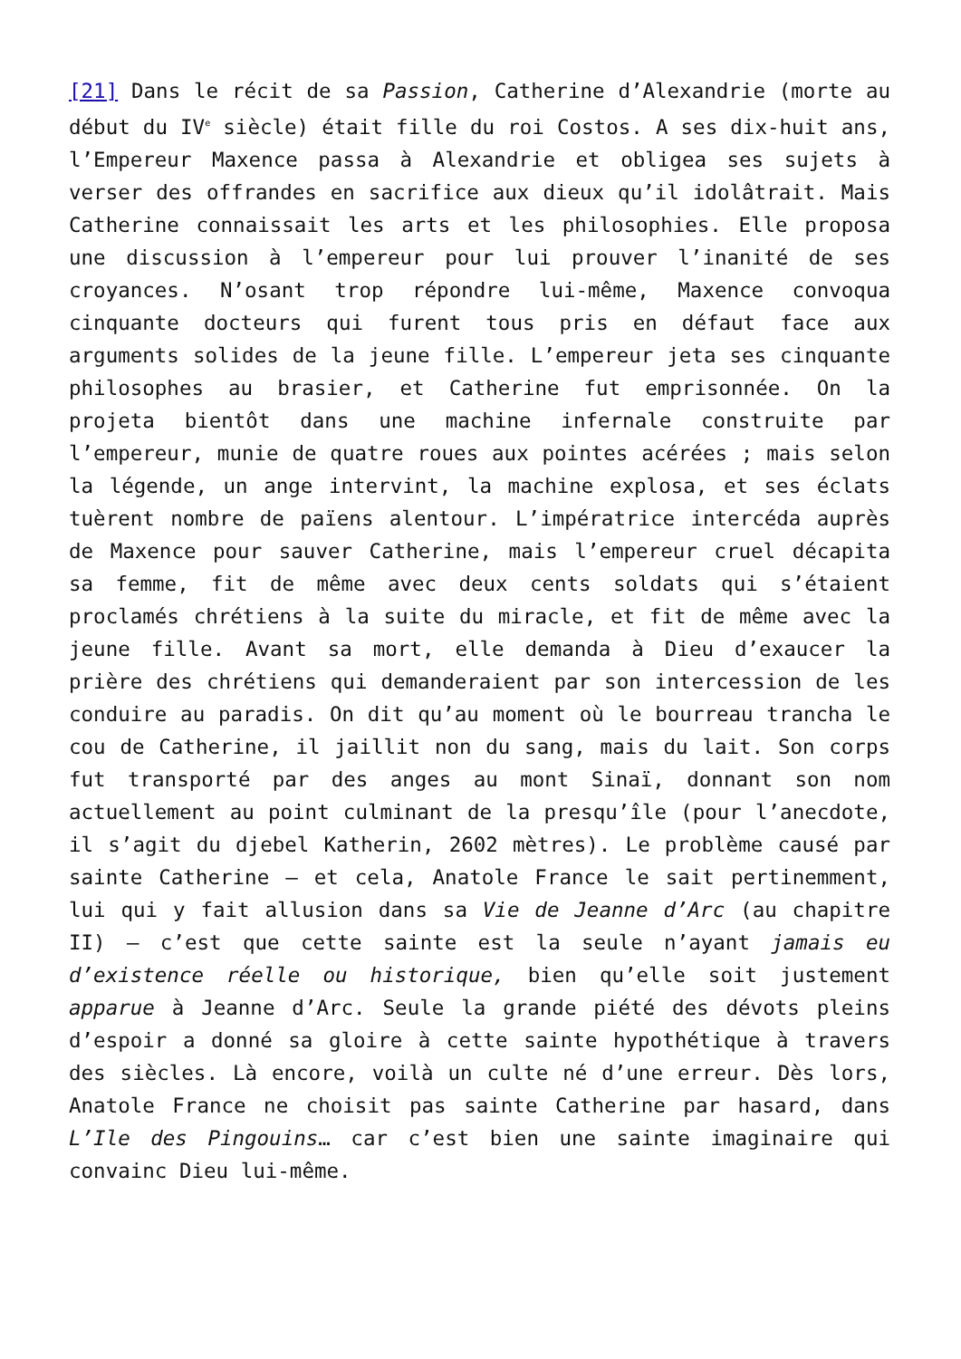[21] Dans le récit de sa Passion, Catherine d’Alexandrie (morte au début du IV<sup>e</sup> siècle) était fille du roi Costos. A ses dix-huit ans, l’Empereur Maxence passa à Alexandrie et obligea ses sujets à verser des offrandes en sacrifice aux dieux qu’il idolâtrait. Mais Catherine connaissait les arts et les philosophies. Elle proposa une discussion à l’empereur pour lui prouver l’inanité de ses croyances. N’osant trop répondre lui-même, Maxence convoqua cinquante docteurs qui furent tous pris en défaut face aux arguments solides de la jeune fille. L’empereur jeta ses cinquante philosophes au brasier, et Catherine fut emprisonnée. On la projeta bientôt dans une machine infernale construite par l’empereur, munie de quatre roues aux pointes acérées ; mais selon la légende, un ange intervint, la machine explosa, et ses éclats tuèrent nombre de païens alentour. L’impératrice intercéda auprès de Maxence pour sauver Catherine, mais l’empereur cruel décapita sa femme, fit de même avec deux cents soldats qui s’étaient proclamés chrétiens à la suite du miracle, et fit de même avec la jeune fille. Avant sa mort, elle demanda à Dieu d’exaucer la prière des chrétiens qui demanderaient par son intercession de les conduire au paradis. On dit qu’au moment où le bourreau trancha le cou de Catherine, il jaillit non du sang, mais du lait. Son corps fut transporté par des anges au mont Sinaï, donnant son nom actuellement au point culminant de la presqu’île (pour l’anecdote, il s’agit du djebel Katherin, 2602 mètres). Le problème causé par sainte Catherine – et cela, Anatole France le sait pertinemment, lui qui y fait allusion dans sa Vie de Jeanne d’Arc (au chapitre II) – c’est que cette sainte est la seule n’ayant jamais eu d’existence réelle ou historique, bien qu’elle soit justement apparue à Jeanne d’Arc. Seule la grande piété des dévots pleins d’espoir a donné sa gloire à cette sainte hypothétique à travers des siècles. Là encore, voilà un culte né d’une erreur. Dès lors, Anatole France ne choisit pas sainte Catherine par hasard, dans L’Ile des Pingouins… car c’est bien une sainte imaginaire qui convainc Dieu lui-même.